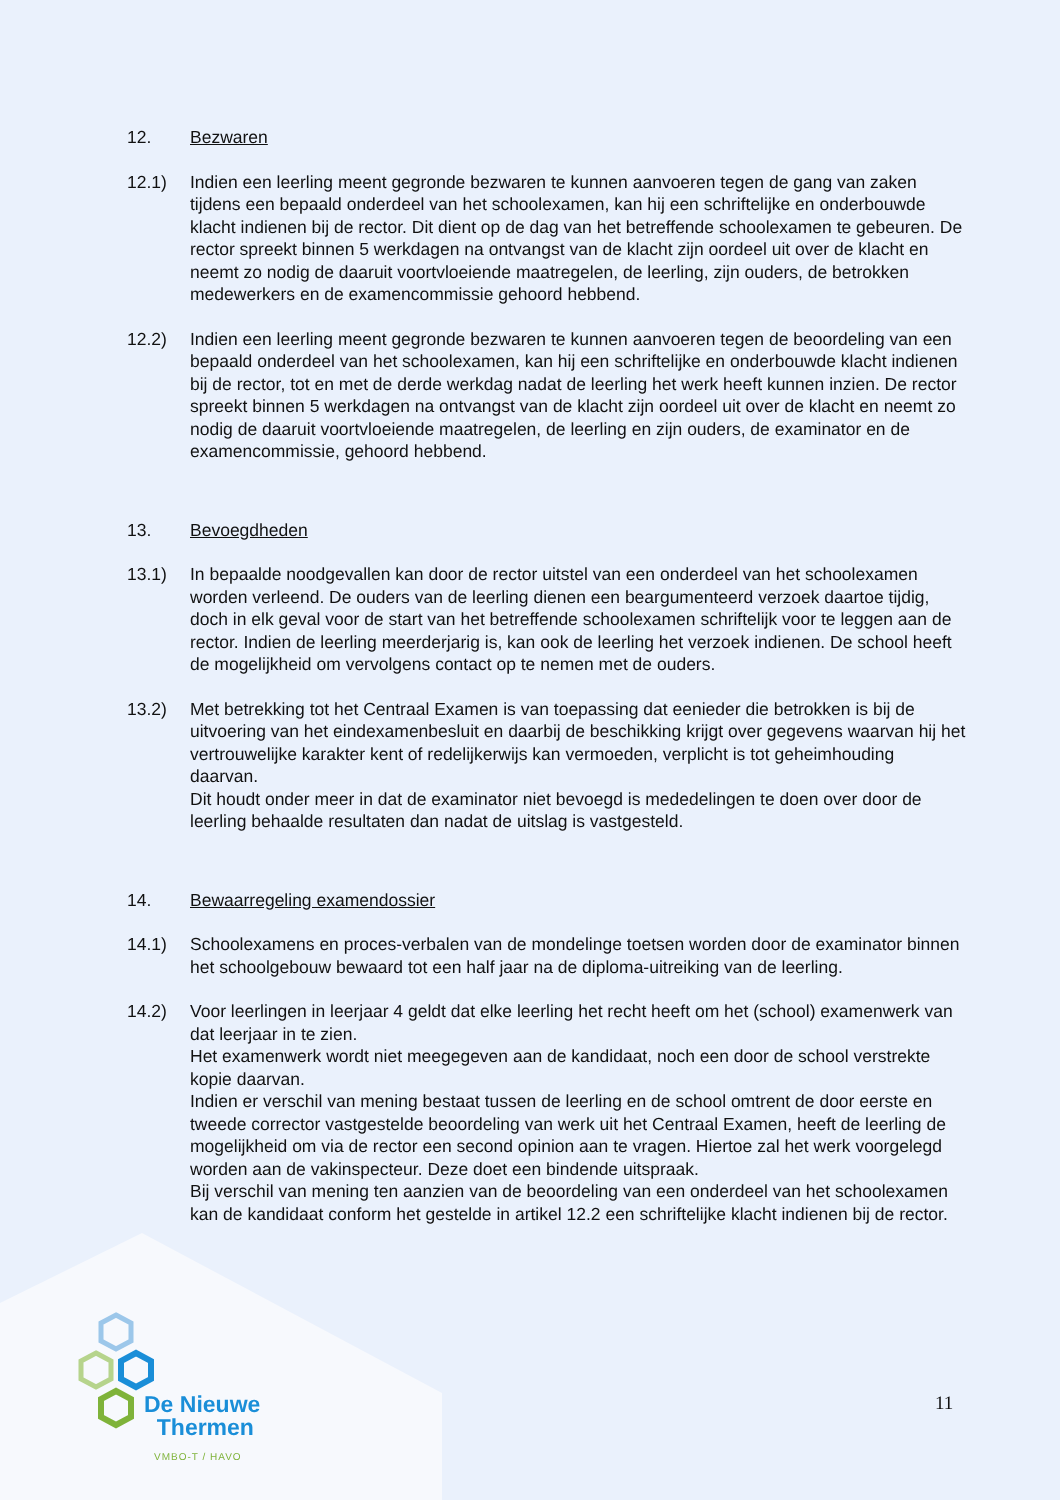12. Bezwaren
12.1) Indien een leerling meent gegronde bezwaren te kunnen aanvoeren tegen de gang van zaken tijdens een bepaald onderdeel van het schoolexamen, kan hij een schriftelijke en onderbouwde klacht indienen bij de rector. Dit dient op de dag van het betreffende schoolexamen te gebeuren. De rector spreekt binnen 5 werkdagen na ontvangst van de klacht zijn oordeel uit over de klacht en neemt zo nodig de daaruit voortvloeiende maatregelen, de leerling, zijn ouders, de betrokken medewerkers en de examencommissie gehoord hebbend.
12.2) Indien een leerling meent gegronde bezwaren te kunnen aanvoeren tegen de beoordeling van een bepaald onderdeel van het schoolexamen, kan hij een schriftelijke en onderbouwde klacht indienen bij de rector, tot en met de derde werkdag nadat de leerling het werk heeft kunnen inzien. De rector spreekt binnen 5 werkdagen na ontvangst van de klacht zijn oordeel uit over de klacht en neemt zo nodig de daaruit voortvloeiende maatregelen, de leerling en zijn ouders, de examinator en de examencommissie, gehoord hebbend.
13. Bevoegdheden
13.1) In bepaalde noodgevallen kan door de rector uitstel van een onderdeel van het schoolexamen worden verleend. De ouders van de leerling dienen een beargumenteerd verzoek daartoe tijdig, doch in elk geval voor de start van het betreffende schoolexamen schriftelijk voor te leggen aan de rector. Indien de leerling meerderjarig is, kan ook de leerling het verzoek indienen. De school heeft de mogelijkheid om vervolgens contact op te nemen met de ouders.
13.2) Met betrekking tot het Centraal Examen is van toepassing dat eenieder die betrokken is bij de uitvoering van het eindexamenbesluit en daarbij de beschikking krijgt over gegevens waarvan hij het vertrouwelijke karakter kent of redelijkerwijs kan vermoeden, verplicht is tot geheimhouding daarvan.
Dit houdt onder meer in dat de examinator niet bevoegd is mededelingen te doen over door de leerling behaalde resultaten dan nadat de uitslag is vastgesteld.
14. Bewaarregeling examendossier
14.1) Schoolexamens en proces-verbalen van de mondelinge toetsen worden door de examinator binnen het schoolgebouw bewaard tot een half jaar na de diploma-uitreiking van de leerling.
14.2) Voor leerlingen in leerjaar 4 geldt dat elke leerling het recht heeft om het (school) examenwerk van dat leerjaar in te zien.
Het examenwerk wordt niet meegegeven aan de kandidaat, noch een door de school verstrekte kopie daarvan.
Indien er verschil van mening bestaat tussen de leerling en de school omtrent de door eerste en tweede corrector vastgestelde beoordeling van werk uit het Centraal Examen, heeft de leerling de mogelijkheid om via de rector een second opinion aan te vragen. Hiertoe zal het werk voorgelegd worden aan de vakinspecteur. Deze doet een bindende uitspraak.
Bij verschil van mening ten aanzien van de beoordeling van een onderdeel van het schoolexamen kan de kandidaat conform het gestelde in artikel 12.2 een schriftelijke klacht indienen bij de rector.
De Nieuwe
Thermen
VMBO-T / HAVO
11